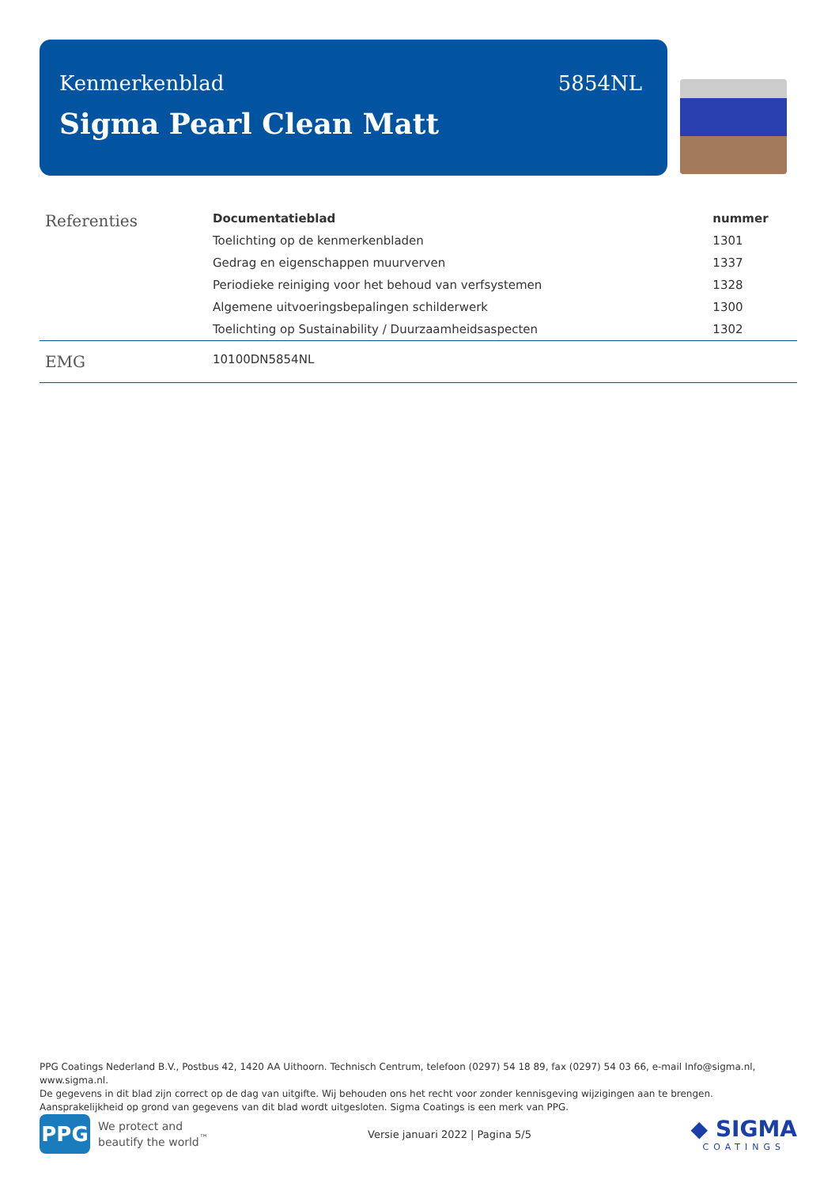Kenmerkenblad 5854NL
Sigma Pearl Clean Matt
| Referenties | Documentatieblad | nummer |
| | Toelichting op de kenmerkenbladen | 1301 |
| | Gedrag en eigenschappen muurverven | 1337 |
| | Periodieke reiniging voor het behoud van verfsystemen | 1328 |
| | Algemene uitvoeringsbepalingen schilderwerk | 1300 |
| | Toelichting op Sustainability / Duurzaamheidsaspecten | 1302 |
| EMG | 10100DN5854NL | |
PPG Coatings Nederland B.V., Postbus 42, 1420 AA Uithoorn. Technisch Centrum, telefoon (0297) 54 18 89, fax (0297) 54 03 66, e-mail Info@sigma.nl, www.sigma.nl.
De gegevens in dit blad zijn correct op de dag van uitgifte. Wij behouden ons het recht voor zonder kennisgeving wijzigingen aan te brengen.
Aansprakelijkheid op grond van gegevens van dit blad wordt uitgesloten. Sigma Coatings is een merk van PPG.
PPG
We protect and
beautify the world<sup>™</sup>
Versie januari 2022 | Pagina 5/5
◆ SIGMA
COATINGS